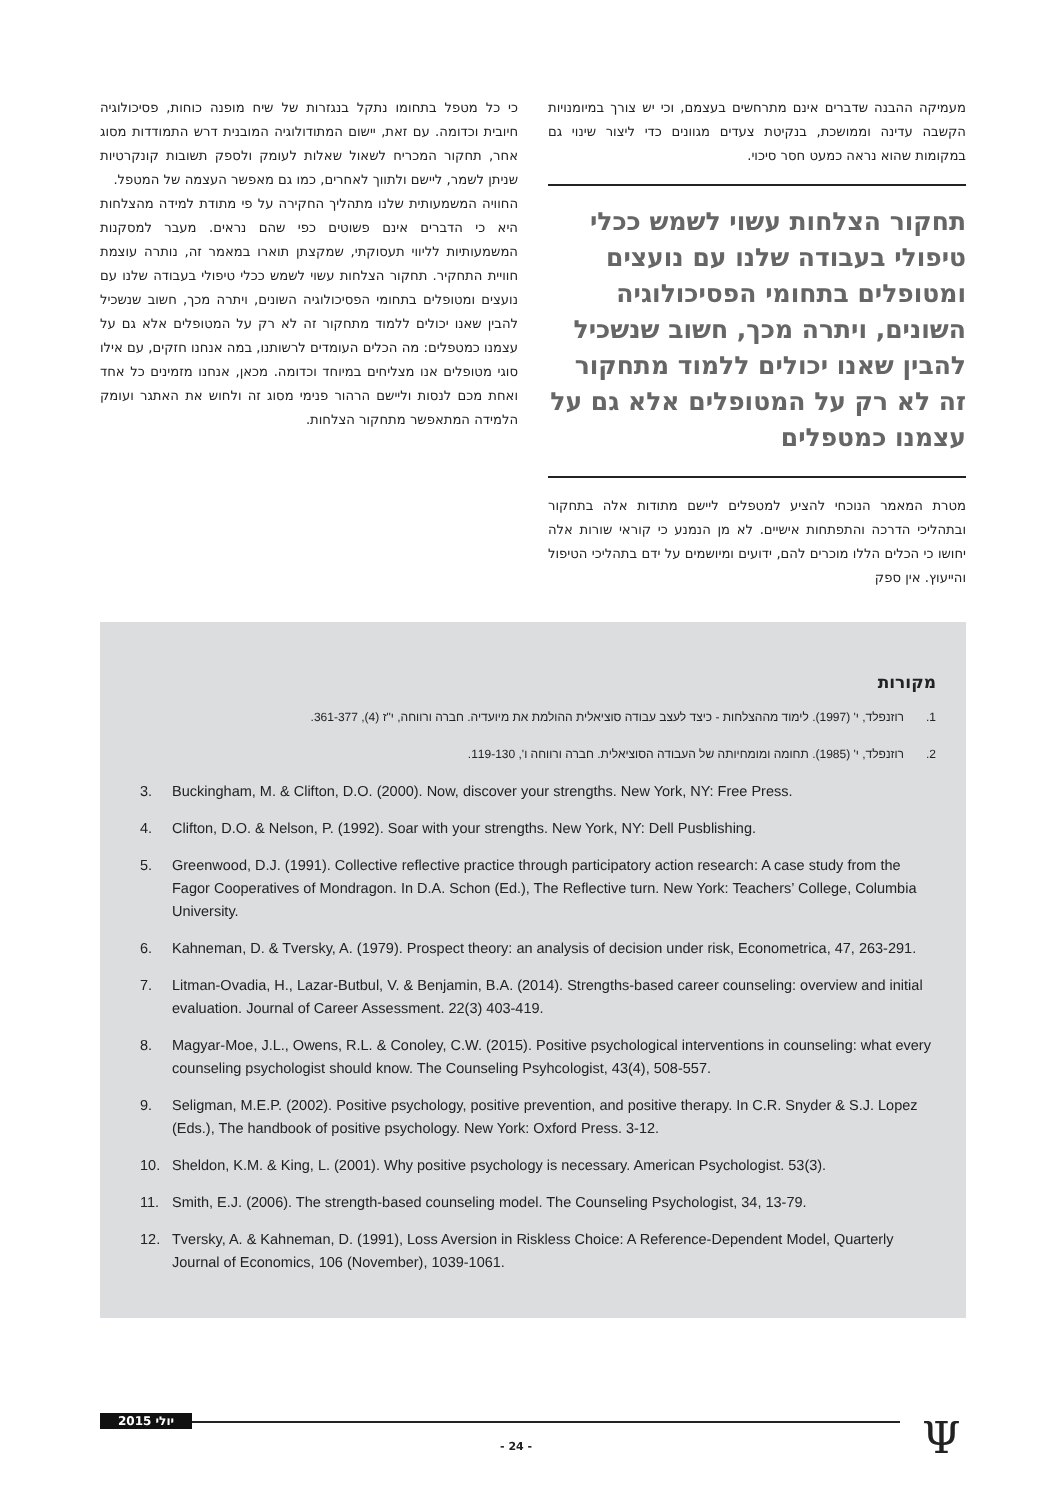מעמיקה ההבנה שדברים אינם מתרחשים בעצמם, וכי יש צורך במיומנויות הקשבה עדינה וממושכת, בנקיטת צעדים מגוונים כדי ליצור שינוי גם במקומות שהוא נראה כמעט חסר סיכוי.
תחקור הצלחות עשוי לשמש ככלי טיפולי בעבודה שלנו עם נועצים ומטופלים בתחומי הפסיכולוגיה השונים, ויתרה מכך, חשוב שנשכיל להבין שאנו יכולים ללמוד מתחקור זה לא רק על המטופלים אלא גם על עצמנו כמטפלים
מטרת המאמר הנוכחי להציע למטפלים ליישם מתודות אלה בתחקור ובתהליכי הדרכה והתפתחות אישיים. לא מן הנמנע כי קוראי שורות אלה יחושו כי הכלים הללו מוכרים להם, ידועים ומיושמים על ידם בתהליכי הטיפול והייעוץ. אין ספק
כי כל מטפל בתחומו נתקל בנגזרות של שיח מופנה כוחות, פסיכולוגיה חיובית וכדומה. עם זאת, יישום המתודולוגיה המובנית דרש התמודדות מסוג אחר, תחקור המכריח לשאול שאלות לעומק ולספק תשובות קונקרטיות שניתן לשמר, ליישם ולתווך לאחרים, כמו גם מאפשר העצמה של המטפל.
החוויה המשמעותית שלנו מתהליך החקירה על פי מתודת למידה מהצלחות היא כי הדברים אינם פשוטים כפי שהם נראים. מעבר למסקנות המשמעותיות לליווי תעסוקתי, שמקצתן תוארו במאמר זה, נותרה עוצמת חוויית התחקיר. תחקור הצלחות עשוי לשמש ככלי טיפולי בעבודה שלנו עם נועצים ומטופלים בתחומי הפסיכולוגיה השונים, ויתרה מכך, חשוב שנשכיל להבין שאנו יכולים ללמוד מתחקור זה לא רק על המטופלים אלא גם על עצמנו כמטפלים: מה הכלים העומדים לרשותנו, במה אנחנו חזקים, עם אילו סוגי מטופלים אנו מצליחים במיוחד וכדומה. מכאן, אנחנו מזמינים כל אחד ואחת מכם לנסות וליישם הרהור פנימי מסוג זה ולחוש את האתגר ועומק הלמידה המתאפשר מתחקור הצלחות.
מקורות
1. רוזנפלד, י' (1997). לימוד מההצלחות - כיצד לעצב עבודה סוציאלית ההולמת את מיועדיה. חברה ורווחה, י"ז (4), 361-377.
2. רוזנפלד, י' (1985). תחומה ומומחיותה של העבודה הסוציאלית. חברה ורווחה ו', 119-130.
3. Buckingham, M. & Clifton, D.O. (2000). Now, discover your strengths. New York, NY: Free Press.
4. Clifton, D.O. & Nelson, P. (1992). Soar with your strengths. New York, NY: Dell Pusblishing.
5. Greenwood, D.J. (1991). Collective reflective practice through participatory action research: A case study from the Fagor Cooperatives of Mondragon. In D.A. Schon (Ed.), The Reflective turn. New York: Teachers’ College, Columbia University.
6. Kahneman, D. & Tversky, A. (1979). Prospect theory: an analysis of decision under risk, Econometrica, 47, 263-291.
7. Litman-Ovadia, H., Lazar-Butbul, V. & Benjamin, B.A. (2014). Strengths-based career counseling: overview and initial evaluation. Journal of Career Assessment. 22(3) 403-419.
8. Magyar-Moe, J.L., Owens, R.L. & Conoley, C.W. (2015). Positive psychological interventions in counseling: what every counseling psychologist should know. The Counseling Psyhcologist, 43(4), 508-557.
9. Seligman, M.E.P. (2002). Positive psychology, positive prevention, and positive therapy. In C.R. Snyder & S.J. Lopez (Eds.), The handbook of positive psychology. New York: Oxford Press. 3-12.
10. Sheldon, K.M. & King, L. (2001). Why positive psychology is necessary. American Psychologist. 53(3).
11. Smith, E.J. (2006). The strength-based counseling model. The Counseling Psychologist, 34, 13-79.
12. Tversky, A. & Kahneman, D. (1991), Loss Aversion in Riskless Choice: A Reference-Dependent Model, Quarterly Journal of Economics, 106 (November), 1039-1061.
יולי 2015
- 24 - Ψ